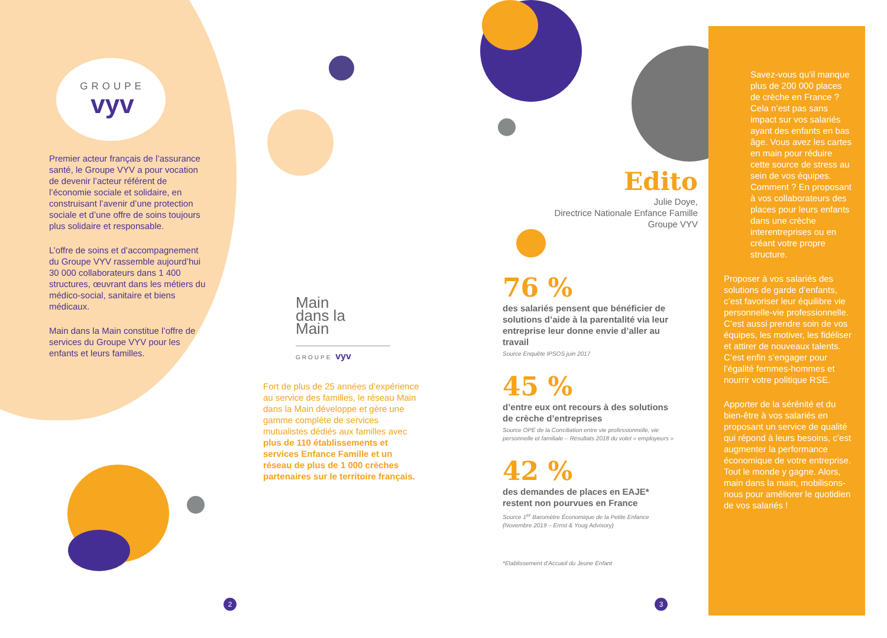GROUPE
vyv
Premier acteur français de l’assurance santé, le Groupe VYV a pour vocation de devenir l’acteur référent de l’économie sociale et solidaire, en construisant l’avenir d’une protection sociale et d’une offre de soins toujours plus solidaire et responsable.
L’offre de soins et d’accompagnement du Groupe VYV rassemble aujourd’hui 30 000 collaborateurs dans 1 400 structures, œuvrant dans les métiers du médico-social, sanitaire et biens médicaux.
Main dans la Main constitue l’offre de services du Groupe VYV pour les enfants et leurs familles.
Main
dans la
Main
GROUPE vyv
Fort de plus de 25 années d’expérience au service des familles, le réseau Main dans la Main développe et gère une gamme complète de services mutualistes dédiés aux familles avec plus de 110 établissements et services Enfance Famille et un réseau de plus de 1 000 crèches partenaires sur le territoire français.
Edito
Julie Doye,
Directrice Nationale Enfance Famille
Groupe VYV
76 %
des salariés pensent que bénéficier de solutions d’aide à la parentalité via leur entreprise leur donne envie d’aller au travail
Source Enquête IPSOS juin 2017
45 %
d’entre eux ont recours à des solutions de crèche d’entreprises
Source OPE de la Conciliation entre vie professionnelle, vie personnelle et familiale – Résultats 2018 du volet « employeurs »
42 %
des demandes de places en EAJE* restent non pourvues en France
Source 1<sup>er</sup> Baromètre Économique de la Petite Enfance (Novembre 2019 – Ernst & Youg Advisory)
*Etablissement d’Accueil du Jeune Enfant
Savez-vous qu’il manque plus de 200 000 places de crèche en France ? Cela n’est pas sans impact sur vos salariés ayant des enfants en bas âge. Vous avez les cartes en main pour réduire cette source de stress au sein de vos équipes. Comment ? En proposant à vos collaborateurs des places pour leurs enfants dans une crèche interentreprises ou en créant votre propre structure.
Proposer à vos salariés des solutions de garde d’enfants, c’est favoriser leur équilibre vie personnelle-vie professionnelle. C’est aussi prendre soin de vos équipes, les motiver, les fidéliser et attirer de nouveaux talents. C’est enfin s’engager pour l’égalité femmes-hommes et nourrir votre politique RSE.
Apporter de la sérénité et du bien-être à vos salariés en proposant un service de qualité qui répond à leurs besoins, c’est augmenter la performance économique de votre entreprise. Tout le monde y gagne. Alors, main dans la main, mobilisons-nous pour améliorer le quotidien de vos salariés !
2 3